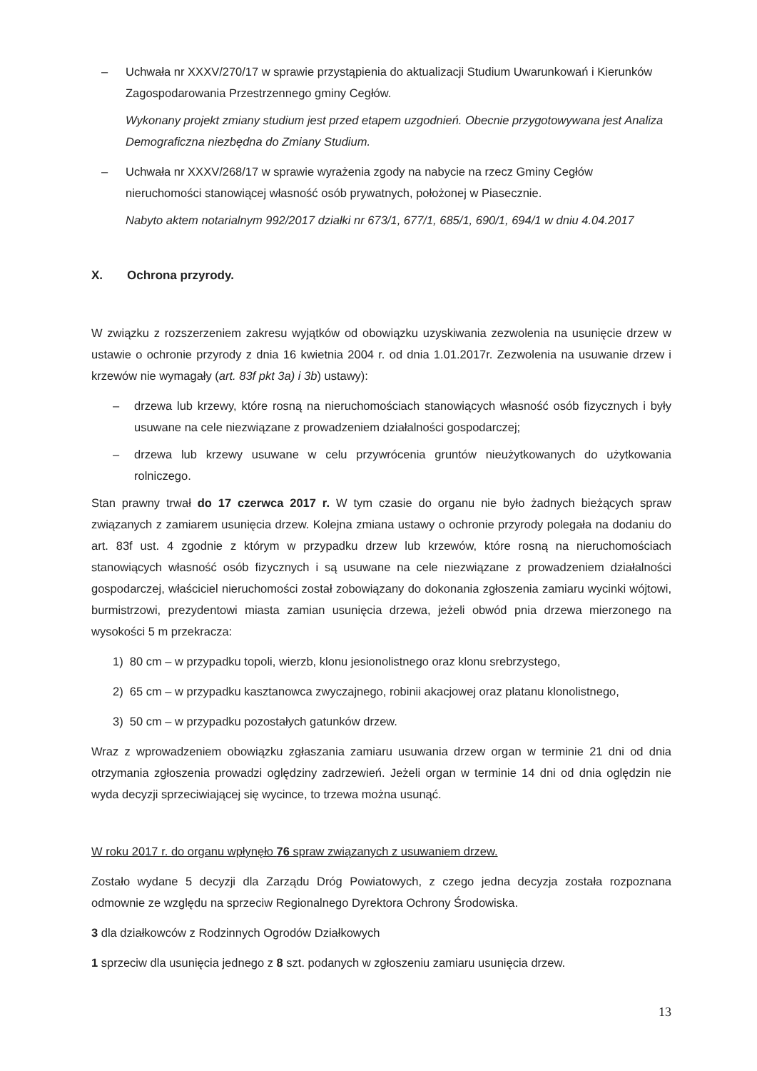– Uchwała nr XXXV/270/17 w sprawie przystąpienia do aktualizacji Studium Uwarunkowań i Kierunków Zagospodarowania Przestrzennego gminy Cegłów.
Wykonany projekt zmiany studium jest przed etapem uzgodnień. Obecnie przygotowywana jest Analiza Demograficzna niezbędna do Zmiany Studium.
– Uchwała nr XXXV/268/17 w sprawie wyrażenia zgody na nabycie na rzecz Gminy Cegłów nieruchomości stanowiącej własność osób prywatnych, położonej w Piasecznie.
Nabyto aktem notarialnym 992/2017 działki nr 673/1, 677/1, 685/1, 690/1, 694/1 w dniu 4.04.2017
X. Ochrona przyrody.
W związku z rozszerzeniem zakresu wyjątków od obowiązku uzyskiwania zezwolenia na usunięcie drzew w ustawie o ochronie przyrody z dnia 16 kwietnia 2004 r. od dnia 1.01.2017r. Zezwolenia na usuwanie drzew i krzewów nie wymagały (art. 83f pkt 3a) i 3b) ustawy):
– drzewa lub krzewy, które rosną na nieruchomościach stanowiących własność osób fizycznych i były usuwane na cele niezwiązane z prowadzeniem działalności gospodarczej;
– drzewa lub krzewy usuwane w celu przywrócenia gruntów nieużytkowanych do użytkowania rolniczego.
Stan prawny trwał do 17 czerwca 2017 r. W tym czasie do organu nie było żadnych bieżących spraw związanych z zamiarem usunięcia drzew. Kolejna zmiana ustawy o ochronie przyrody polegała na dodaniu do art. 83f ust. 4 zgodnie z którym w przypadku drzew lub krzewów, które rosną na nieruchomościach stanowiących własność osób fizycznych i są usuwane na cele niezwiązane z prowadzeniem działalności gospodarczej, właściciel nieruchomości został zobowiązany do dokonania zgłoszenia zamiaru wycinki wójtowi, burmistrzowi, prezydentowi miasta zamian usunięcia drzewa, jeżeli obwód pnia drzewa mierzonego na wysokości 5 m przekracza:
1) 80 cm – w przypadku topoli, wierzb, klonu jesionolistnego oraz klonu srebrzystego,
2) 65 cm – w przypadku kasztanowca zwyczajnego, robinii akacjowej oraz platanu klonolistnego,
3) 50 cm – w przypadku pozostałych gatunków drzew.
Wraz z wprowadzeniem obowiązku zgłaszania zamiaru usuwania drzew organ w terminie 21 dni od dnia otrzymania zgłoszenia prowadzi oględziny zadrzewień. Jeżeli organ w terminie 14 dni od dnia oględzin nie wyda decyzji sprzeciwiającej się wycince, to trzewa można usunąć.
W roku 2017 r. do organu wpłynęło 76 spraw związanych z usuwaniem drzew.
Zostało wydane 5 decyzji dla Zarządu Dróg Powiatowych, z czego jedna decyzja została rozpoznana odmownie ze względu na sprzeciw Regionalnego Dyrektora Ochrony Środowiska.
3 dla działkowców z Rodzinnych Ogrodów Działkowych
1 sprzeciw dla usunięcia jednego z 8 szt. podanych w zgłoszeniu zamiaru usunięcia drzew.
13